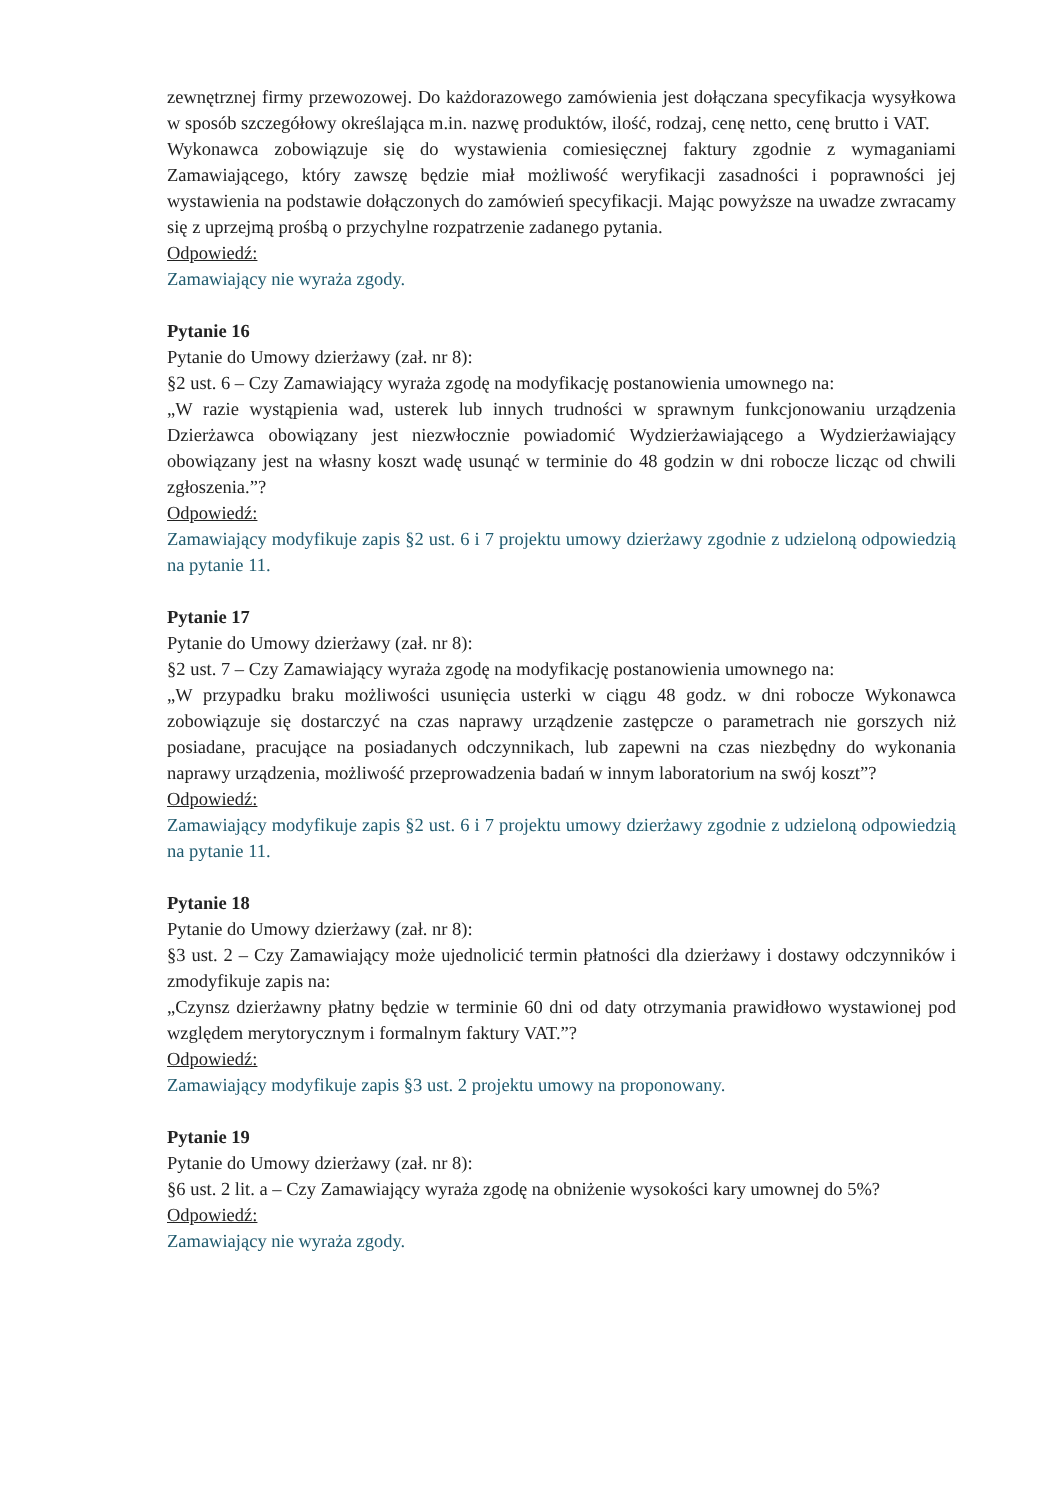zewnętrznej firmy przewozowej. Do każdorazowego zamówienia jest dołączana specyfikacja wysyłkowa w sposób szczegółowy określająca m.in. nazwę produktów, ilość, rodzaj, cenę netto, cenę brutto i VAT.
Wykonawca zobowiązuje się do wystawienia comiesięcznej faktury zgodnie z wymaganiami Zamawiającego, który zawszę będzie miał możliwość weryfikacji zasadności i poprawności jej wystawienia na podstawie dołączonych do zamówień specyfikacji. Mając powyższe na uwadze zwracamy się z uprzejmą prośbą o przychylne rozpatrzenie zadanego pytania.
Odpowiedź:
Zamawiający nie wyraża zgody.
Pytanie 16
Pytanie do Umowy dzierżawy (zał. nr 8):
§2 ust. 6 – Czy Zamawiający wyraża zgodę na modyfikację postanowienia umownego na:
„W razie wystąpienia wad, usterek lub innych trudności w sprawnym funkcjonowaniu urządzenia Dzierżawca obowiązany jest niezwłocznie powiadomić Wydzierżawiającego a Wydzierżawiający obowiązany jest na własny koszt wadę usunąć w terminie do 48 godzin w dni robocze licząc od chwili zgłoszenia.”?
Odpowiedź:
Zamawiający modyfikuje zapis §2 ust. 6 i 7 projektu umowy dzierżawy zgodnie z udzieloną odpowiedzią na pytanie 11.
Pytanie 17
Pytanie do Umowy dzierżawy (zał. nr 8):
§2 ust. 7 – Czy Zamawiający wyraża zgodę na modyfikację postanowienia umownego na:
„W przypadku braku możliwości usunięcia usterki w ciągu 48 godz. w dni robocze Wykonawca zobowiązuje się dostarczyć na czas naprawy urządzenie zastępcze o parametrach nie gorszych niż posiadane, pracujące na posiadanych odczynnikach, lub zapewni na czas niezbędny do wykonania naprawy urządzenia, możliwość przeprowadzenia badań w innym laboratorium na swój koszt”?
Odpowiedź:
Zamawiający modyfikuje zapis §2 ust. 6 i 7 projektu umowy dzierżawy zgodnie z udzieloną odpowiedzią na pytanie 11.
Pytanie 18
Pytanie do Umowy dzierżawy (zał. nr 8):
§3 ust. 2 – Czy Zamawiający może ujednolicić termin płatności dla dzierżawy i dostawy odczynników i zmodyfikuje zapis na:
„Czynsz dzierżawny płatny będzie w terminie 60 dni od daty otrzymania prawidłowo wystawionej pod względem merytorycznym i formalnym faktury VAT.”?
Odpowiedź:
Zamawiający modyfikuje zapis §3 ust. 2 projektu umowy na proponowany.
Pytanie 19
Pytanie do Umowy dzierżawy (zał. nr 8):
§6 ust. 2 lit. a – Czy Zamawiający wyraża zgodę na obniżenie wysokości kary umownej do 5%?
Odpowiedź:
Zamawiający nie wyraża zgody.